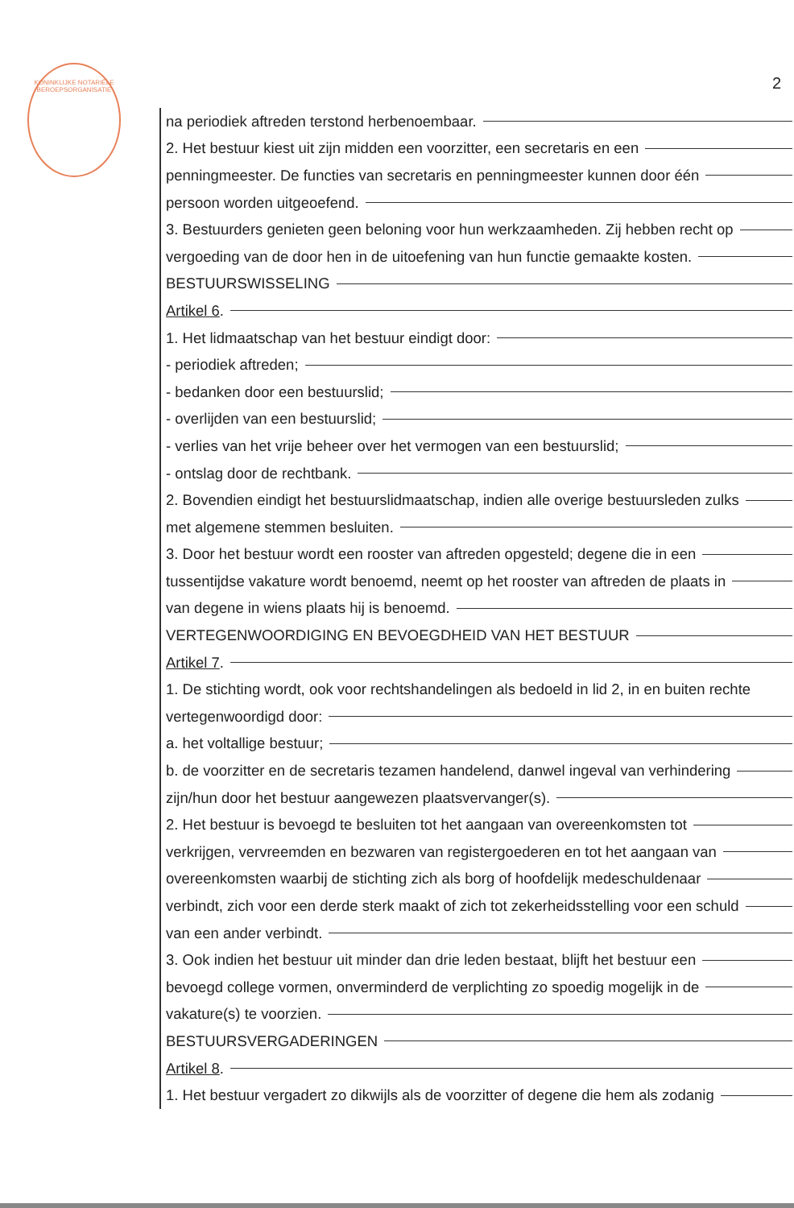KONINKLIJKE NOTARIËLE BEROEPSORGANISATIE
2
na periodiek aftreden terstond herbenoembaar.
2. Het bestuur kiest uit zijn midden een voorzitter, een secretaris en een
penningmeester. De functies van secretaris en penningmeester kunnen door één
persoon worden uitgeoefend.
3. Bestuurders genieten geen beloning voor hun werkzaamheden. Zij hebben recht op
vergoeding van de door hen in de uitoefening van hun functie gemaakte kosten.
BESTUURSWISSELING
Artikel 6.
1. Het lidmaatschap van het bestuur eindigt door:
- periodiek aftreden;
- bedanken door een bestuurslid;
- overlijden van een bestuurslid;
- verlies van het vrije beheer over het vermogen van een bestuurslid;
- ontslag door de rechtbank.
2. Bovendien eindigt het bestuurslidmaatschap, indien alle overige bestuursleden zulks
met algemene stemmen besluiten.
3. Door het bestuur wordt een rooster van aftreden opgesteld; degene die in een
tussentijdse vakature wordt benoemd, neemt op het rooster van aftreden de plaats in
van degene in wiens plaats hij is benoemd.
VERTEGENWOORDIGING EN BEVOEGDHEID VAN HET BESTUUR
Artikel 7.
1. De stichting wordt, ook voor rechtshandelingen als bedoeld in lid 2, in en buiten rechte
vertegenwoordigd door:
a. het voltallige bestuur;
b. de voorzitter en de secretaris tezamen handelend, danwel ingeval van verhindering
zijn/hun door het bestuur aangewezen plaatsvervanger(s).
2. Het bestuur is bevoegd te besluiten tot het aangaan van overeenkomsten tot
verkrijgen, vervreemden en bezwaren van registergoederen en tot het aangaan van
overeenkomsten waarbij de stichting zich als borg of hoofdelijk medeschuldenaar
verbindt, zich voor een derde sterk maakt of zich tot zekerheidsstelling voor een schuld
van een ander verbindt.
3. Ook indien het bestuur uit minder dan drie leden bestaat, blijft het bestuur een
bevoegd college vormen, onverminderd de verplichting zo spoedig mogelijk in de
vakature(s) te voorzien.
BESTUURSVERGADERINGEN
Artikel 8.
1. Het bestuur vergadert zo dikwijls als de voorzitter of degene die hem als zodanig